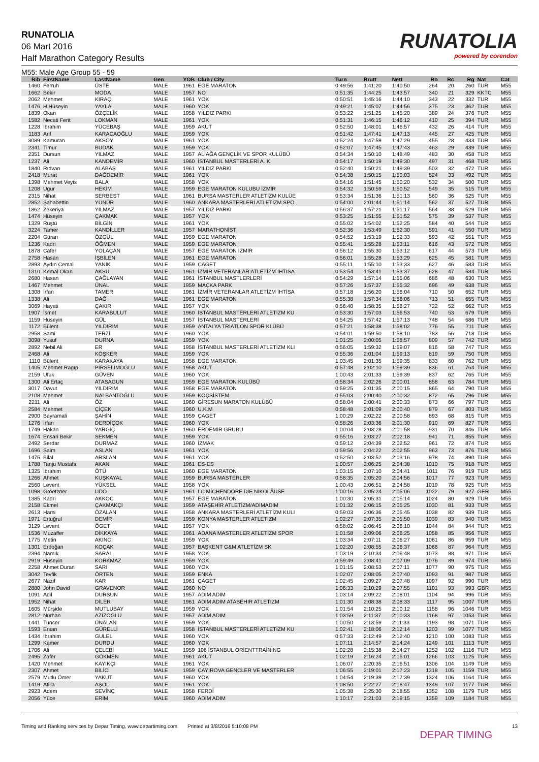RUNATOLIA
06 Mart 2016
Half Marathon Category Results
RUNATOLIA
powered by corendon
M55: Male Age Group 55 - 59
| Bib | FirstName | LastName | Gen | YOB | Club / City | Turn | Brutt | Nett | Ro | Rc | Rg | Nat | Cat |
| --- | --- | --- | --- | --- | --- | --- | --- | --- | --- | --- | --- | --- | --- |
| 1460 | Ferruh | ÜSTE | MALE | 1961 | EGE MARATON | 0:49:56 | 1:41:20 | 1:40:50 | 264 | 20 | 260 | TUR | M55 |
| 1662 | Bekir | MODA | MALE | 1957 | NO | 0:51:35 | 1:44:25 | 1:43:57 | 340 | 21 | 329 | KKTC | M55 |
| 2062 | Mehmet | KIRAÇ | MALE | 1961 | YOK | 0:50:51 | 1:45:16 | 1:44:10 | 343 | 22 | 332 | TUR | M55 |
| 1476 | H.Hüseyin | YAYLA | MALE | 1960 | YOK | 0:49:21 | 1:45:07 | 1:44:56 | 375 | 23 | 362 | TUR | M55 |
| 1839 | Okan | ÖZÇELİK | MALE | 1958 | YILDIZ PARKI | 0:53:22 | 1:51:25 | 1:45:20 | 389 | 24 | 376 | TUR | M55 |
| 1582 | Necati Ferit | LOKMAN | MALE | 1961 | YOK | 0:51:31 | 1:46:15 | 1:46:12 | 410 | 25 | 394 | TUR | M55 |
| 1228 | İbrahim | YÜCEBAŞ | MALE | 1959 | AKUT | 0:52:50 | 1:48:01 | 1:46:57 | 432 | 26 | 414 | TUR | M55 |
| 1183 | Arif | KARACAOĞLU | MALE | 1959 | YOK | 0:51:42 | 1:47:41 | 1:47:13 | 445 | 27 | 425 | TUR | M55 |
| 3089 | Kamuran | AKSOY | MALE | 1961 | YOK | 0:52:24 | 1:47:59 | 1:47:29 | 455 | 28 | 433 | TUR | M55 |
| 2341 | Timur | BUDAK | MALE | 1959 | YOK | 0:52:07 | 1:47:45 | 1:47:43 | 463 | 29 | 439 | TUR | M55 |
| 2351 | Dursun | YILMAZ | MALE | 1957 | ALİAĞA GENÇLİK VE SPOR KULÜBÜ | 0:54:34 | 1:50:10 | 1:48:49 | 483 | 30 | 458 | TUR | M55 |
| 1237 | Ali | KANDEMİR | MALE | 1960 | İSTANBUL MASTERLERİ A. K. | 0:54:17 | 1:50:19 | 1:49:30 | 497 | 31 | 468 | TUR | M55 |
| 1840 | Rıdvan | ALABAŞ | MALE | 1961 | YILDIZ PARKI | 0:52:40 | 1:50:21 | 1:49:39 | 503 | 32 | 472 | TUR | M55 |
| 2418 | Murat | DAĞDEMİR | MALE | 1961 | YOK | 0:54:38 | 1:50:15 | 1:50:03 | 524 | 33 | 492 | TUR | M55 |
| 1398 | Mehmet Veyis | BALA | MALE | 1958 | YOK | 0:54:16 | 1:51:45 | 1:50:20 | 532 | 34 | 500 | TUR | M55 |
| 1208 | Ugur | HEKİM | MALE | 1959 | EGE MARATON KULUBU İZMİR | 0:54:32 | 1:50:59 | 1:50:52 | 549 | 35 | 515 | TUR | M55 |
| 2315 | Nihat | SERBEST | MALE | 1961 | BURSA MASTERLER ATLETİZM KULÜE | 0:53:34 | 1:51:36 | 1:51:13 | 560 | 36 | 525 | TUR | M55 |
| 2852 | Şahabettin | YÜNÜR | MALE | 1960 | ANKARA MASTERLERİ ATLETİZM SPO | 0:54:00 | 2:01:44 | 1:51:14 | 562 | 37 | 527 | TUR | M55 |
| 1862 | Zekeriya | YILMAZ | MALE | 1957 | YILDIZ PARKI | 0:56:37 | 1:57:21 | 1:51:17 | 564 | 38 | 529 | TUR | M55 |
| 1474 | Hüseyin | ÇAKMAK | MALE | 1957 | YOK | 0:53:25 | 1:51:55 | 1:51:52 | 575 | 39 | 537 | TUR | M55 |
| 1329 | Rüştü | BİLGİN | MALE | 1961 | YOK | 0:55:02 | 1:54:02 | 1:52:25 | 584 | 40 | 544 | TUR | M55 |
| 3224 | Tamer | KANDİLLER | MALE | 1957 | MARATHONİST | 0:52:36 | 1:53:49 | 1:52:30 | 591 | 41 | 550 | TUR | M55 |
| 2204 | Güran | ÖZGÜL | MALE | 1959 | EGE MARATON | 0:54:52 | 1:53:19 | 1:52:33 | 593 | 42 | 551 | TUR | M55 |
| 1236 | Kadri | ÖĞMEN | MALE | 1959 | EGE MARATON | 0:55:41 | 1:55:28 | 1:53:11 | 616 | 43 | 572 | TUR | M55 |
| 1878 | Cafer | YOLAÇAN | MALE | 1957 | EGE MARATON İZMİR | 0:56:12 | 1:55:30 | 1:53:12 | 617 | 44 | 573 | TUR | M55 |
| 2758 | Hasan | İŞBİLEN | MALE | 1961 | EGE MARATON | 0:56:01 | 1:55:28 | 1:53:29 | 625 | 45 | 581 | TUR | M55 |
| 2893 | Aydın Cemal | YANIK | MALE | 1959 | ÇAGET | 0:55:11 | 1:55:10 | 1:53:33 | 627 | 46 | 583 | TUR | M55 |
| 1310 | Kemal Okan | AKSU | MALE | 1961 | İZMİR VETERANLAR ATLETİZM İHTİSA | 0:53:54 | 1:53:41 | 1:53:37 | 628 | 47 | 584 | TUR | M55 |
| 2680 | Hasan | ÇAĞLAYAN | MALE | 1961 | İSTANBUL MASTLERLERİ | 0:54:29 | 1:57:14 | 1:55:06 | 686 | 48 | 630 | TUR | M55 |
| 1467 | Mehmet | ÜNAL | MALE | 1959 | MAÇKA PARK | 0:57:26 | 1:57:37 | 1:55:32 | 696 | 49 | 638 | TUR | M55 |
| 1308 | İrfan | TAMER | MALE | 1961 | İZMİR VETERANLAR ATLETİZM İHTİSA | 0:57:18 | 1:56:20 | 1:56:04 | 710 | 50 | 652 | TUR | M55 |
| 1338 | Ali | DAĞ | MALE | 1961 | EGE MARATON | 0:55:38 | 1:57:34 | 1:56:06 | 713 | 51 | 655 | TUR | M55 |
| 3069 | Hayati | ÇAKIR | MALE | 1957 | YOK | 0:56:40 | 1:58:35 | 1:56:27 | 722 | 52 | 662 | TUR | M55 |
| 1907 | İsmet | KARABULUT | MALE | 1960 | İSTANBUL MASTERLERİ ATLETİZM KU | 0:53:30 | 1:57:03 | 1:56:53 | 740 | 53 | 679 | TUR | M55 |
| 1159 | Hüseyin | GÜL | MALE | 1957 | İSTANBUL MASTERLERİ | 0:54:25 | 1:57:42 | 1:57:13 | 748 | 54 | 686 | TUR | M55 |
| 1172 | Bülent | YILDIRIM | MALE | 1959 | ANTALYA TRİATLON SPOR KLÜBÜ | 0:57:21 | 1:58:38 | 1:58:02 | 776 | 55 | 711 | TUR | M55 |
| 2958 | Sami | TERZİ | MALE | 1960 | YOK | 0:54:01 | 1:59:50 | 1:58:10 | 783 | 56 | 718 | TUR | M55 |
| 3098 | Yusuf | DURNA | MALE | 1959 | YOK | 1:01:25 | 2:00:05 | 1:58:57 | 809 | 57 | 742 | TUR | M55 |
| 2892 | Nebil Ali | ER | MALE | 1958 | İSTANBUL MASTERLERİ ATLETİZM KLI | 0:56:05 | 1:59:32 | 1:59:07 | 816 | 58 | 747 | TUR | M55 |
| 2468 | Ali | KÖŞKER | MALE | 1959 | YOK | 0:55:36 | 2:01:04 | 1:59:13 | 819 | 59 | 750 | TUR | M55 |
| 1110 | Bülent | KARAKAYA | MALE | 1958 | EGE MARATON | 1:03:45 | 2:01:35 | 1:59:35 | 833 | 60 | 762 | TUR | M55 |
| 1405 | Mehmet Ragıp | PİRSELİMOĞLU | MALE | 1958 | AKUT | 0:57:48 | 2:02:10 | 1:59:39 | 836 | 61 | 764 | TUR | M55 |
| 2159 | Ufuk | GÜVEN | MALE | 1960 | YOK | 1:00:43 | 2:01:33 | 1:59:39 | 837 | 62 | 765 | TUR | M55 |
| 1300 | Ali Ertaç | ATASAGUN | MALE | 1959 | EGE MARATON KULÜBÜ | 0:58:34 | 2:02:26 | 2:00:01 | 858 | 63 | 784 | TUR | M55 |
| 3017 | Davut | YILDIRIM | MALE | 1958 | EGE MARATON | 0:59:25 | 2:01:35 | 2:00:15 | 865 | 64 | 790 | TUR | M55 |
| 2108 | Mehmet | NALBANTOĞLU | MALE | 1959 | KOÇSİSTEM | 0:55:03 | 2:00:40 | 2:00:32 | 872 | 65 | 796 | TUR | M55 |
| 2211 | Ali | ÖZ | MALE | 1960 | GİRESUN MARATON KULÜBÜ | 0:58:04 | 2:00:41 | 2:00:33 | 873 | 66 | 797 | TUR | M55 |
| 2584 | Mehmet | ÇİÇEK | MALE | 1960 | U.K.M | 0:58:48 | 2:01:09 | 2:00:40 | 879 | 67 | 803 | TUR | M55 |
| 2900 | Bayramali | ŞAHİN | MALE | 1959 | ÇAGET | 1:00:29 | 2:02:22 | 2:00:58 | 893 | 68 | 815 | TUR | M55 |
| 1276 | İrfan | DERDİÇOK | MALE | 1960 | YOK | 0:58:26 | 2:03:36 | 2:01:30 | 910 | 69 | 827 | TUR | M55 |
| 1749 | Hakan | YARGIÇ | MALE | 1960 | ERDEMİR GRUBU | 1:00:04 | 2:03:28 | 2:01:58 | 931 | 70 | 846 | TUR | M55 |
| 1674 | Ensari Bekir | SEKMEN | MALE | 1959 | YOK | 0:55:16 | 2:03:27 | 2:02:18 | 941 | 71 | 855 | TUR | M55 |
| 2492 | Serdar | DURMAZ | MALE | 1960 | İZMAK | 0:59:12 | 2:04:39 | 2:02:52 | 961 | 72 | 874 | TUR | M55 |
| 1696 | Saim | ASLAN | MALE | 1961 | YOK | 0:59:56 | 2:04:22 | 2:02:55 | 963 | 73 | 876 | TUR | M55 |
| 1475 | Bilal | ARSLAN | MALE | 1961 | YOK | 0:52:50 | 2:03:52 | 2:03:16 | 978 | 74 | 890 | TUR | M55 |
| 1788 | Tanju Mustafa | AKAN | MALE | 1961 | ES-ES | 1:00:57 | 2:06:25 | 2:04:38 | 1010 | 75 | 918 | TUR | M55 |
| 1325 | İbrahim | ÖTÜ | MALE | 1960 | EGE MARATON | 1:03:15 | 2:07:10 | 2:04:41 | 1011 | 76 | 919 | TUR | M55 |
| 1266 | Ahmet | KUŞKAYAL | MALE | 1959 | BURSA MASTERLER | 0:58:35 | 2:05:20 | 2:04:56 | 1017 | 77 | 923 | TUR | M55 |
| 2560 | Levent | YÜKSEL | MALE | 1958 | YOK | 1:00:43 | 2:06:51 | 2:04:58 | 1019 | 78 | 925 | TUR | M55 |
| 1098 | Groetzner | UDO | MALE | 1961 | LC MİCHENDORF DİE NİKOLÄUSE | 1:00:16 | 2:05:24 | 2:05:06 | 1022 | 79 | 927 | GER | M55 |
| 1385 | Kadri | AKKOC | MALE | 1957 | EGE MARATON | 1:00:30 | 2:05:31 | 2:05:14 | 1024 | 80 | 929 | TUR | M55 |
| 2158 | Ekmel | ÇAKMAKÇI | MALE | 1959 | ATAŞEHİR ATLETİZM/ADIMADIM | 1:01:32 | 2:06:15 | 2:05:25 | 1030 | 81 | 933 | TUR | M55 |
| 2613 | Hami | ÖZALAN | MALE | 1958 | ANKARA MASTERLERİ ATLETİZM KULI | 0:59:03 | 2:06:36 | 2:05:45 | 1038 | 82 | 939 | TUR | M55 |
| 1971 | Ertuğrul | DEMİR | MALE | 1959 | KONYA MASTERLER ATLETİZM | 1:02:27 | 2:07:35 | 2:05:50 | 1039 | 83 | 940 | TUR | M55 |
| 3129 | Levent | ÖGET | MALE | 1957 | YOK | 0:58:02 | 2:06:45 | 2:06:10 | 1044 | 84 | 944 | TUR | M55 |
| 1536 | Muzaffer | DİKKAYA | MALE | 1961 | ADANA MASTERLER ATLETİZM SPOR | 1:01:58 | 2:09:06 | 2:06:25 | 1058 | 85 | 956 | TUR | M55 |
| 1775 | Metin | AKINCI | MALE | 1959 | YOK | 1:03:34 | 2:07:11 | 2:06:27 | 1061 | 86 | 959 | TUR | M55 |
| 1301 | Erdoğan | KOÇAK | MALE | 1957 | BAŞKENT G&M ATLETİZM SK | 1:02:20 | 2:08:55 | 2:06:37 | 1066 | 87 | 964 | TUR | M55 |
| 2394 | Namık | SARAL | MALE | 1958 | YOK | 1:03:19 | 2:10:34 | 2:06:48 | 1073 | 88 | 971 | TUR | M55 |
| 2919 | Hüseyin | KORKMAZ | MALE | 1959 | YOK | 0:59:49 | 2:08:41 | 2:07:09 | 1076 | 89 | 974 | TUR | M55 |
| 2258 | Ahmet Duran | SARI | MALE | 1960 | YOK | 1:01:15 | 2:08:53 | 2:07:11 | 1077 | 90 | 975 | TUR | M55 |
| 3042 | Tevfik | ÖRTEN | MALE | 1959 | ENKA | 1:02:07 | 2:08:05 | 2:07:40 | 1093 | 91 | 987 | TUR | M55 |
| 2677 | Nazif | KAR | MALE | 1961 | ÇAGET | 1:02:45 | 2:09:27 | 2:07:48 | 1097 | 92 | 990 | TUR | M55 |
| 2880 | John David | GRAVENOR | MALE | 1960 | NO | 1:06:33 | 2:10:29 | 2:07:55 | 1101 | 93 | 993 | GBR | M55 |
| 1091 | Adil | DURSUN | MALE | 1957 | ADIM ADIM | 1:03:14 | 2:09:22 | 2:08:01 | 1104 | 94 | 996 | TUR | M55 |
| 1952 | Nihat | DİLER | MALE | 1961 | ADIM ADIM ATASEHIR ATLETIZM | 1:01:30 | 2:08:38 | 2:08:33 | 1117 | 95 | 1007 | TUR | M55 |
| 1605 | Mürşide | MUTLUBAY | MALE | 1959 | YOK | 1:01:54 | 2:10:25 | 2:10:12 | 1158 | 96 | 1046 | TUR | M55 |
| 2812 | Nurhan | AZİZOĞLU | MALE | 1957 | ADIM ADIM | 1:03:59 | 2:11:37 | 2:10:33 | 1168 | 97 | 1053 | TUR | M55 |
| 1441 | Tuncer | ÜNALAN | MALE | 1959 | YOK | 1:00:50 | 2:13:59 | 2:11:33 | 1193 | 98 | 1071 | TUR | M55 |
| 1593 | Ersan | GÜRELLİ | MALE | 1958 | İSTANBUL MASTERLERİ ATLETİZM KU | 1:02:41 | 2:18:06 | 2:12:14 | 1203 | 99 | 1077 | TUR | M55 |
| 1434 | İbrahim | GULEL | MALE | 1960 | YOK | 0:57:33 | 2:12:49 | 2:12:40 | 1210 | 100 | 1083 | TUR | M55 |
| 1299 | Kamer | DURDU | MALE | 1960 | YOK | 1:07:11 | 2:14:57 | 2:14:24 | 1249 | 101 | 1113 | TUR | M55 |
| 1706 | Ali | ÇELEBİ | MALE | 1959 | 106 İSTANBUL ORİENTTRAİNİNG | 1:02:28 | 2:15:38 | 2:14:27 | 1252 | 102 | 1116 | TUR | M55 |
| 2495 | Zafer | GÖKMEN | MALE | 1961 | AKUT | 1:02:19 | 2:16:24 | 2:15:01 | 1266 | 103 | 1125 | TUR | M55 |
| 1420 | Mehmet | KAYIKÇI | MALE | 1961 | YOK | 1:06:07 | 2:20:35 | 2:16:51 | 1306 | 104 | 1149 | TUR | M55 |
| 2307 | Ahmet | BİLİCİ | MALE | 1959 | ÇAYIROVA GENCLER VE MASTERLER | 1:06:55 | 2:19:01 | 2:17:23 | 1318 | 105 | 1159 | TUR | M55 |
| 2579 | Mutlu Ömer | YAKUT | MALE | 1960 | YOK | 1:04:54 | 2:19:39 | 2:17:39 | 1324 | 106 | 1164 | TUR | M55 |
| 1419 | Atilla | AŞOL | MALE | 1961 | YOK | 1:08:50 | 2:22:27 | 2:18:47 | 1349 | 107 | 1177 | TUR | M55 |
| 2923 | Adem | SEVİNÇ | MALE | 1958 | FERDİ | 1:05:38 | 2:25:30 | 2:18:55 | 1352 | 108 | 1179 | TUR | M55 |
| 2056 | Yüce | ERİM | MALE | 1960 | ADIM ADIM | 1:10:17 | 2:21:03 | 2:19:15 | 1359 | 109 | 1184 | TUR | M55 |
Timing and Ranking services by Depar Timing, www.departiming.com Printed at 3/8/2016 5:10:08 PM 13
DEPAR TIMING